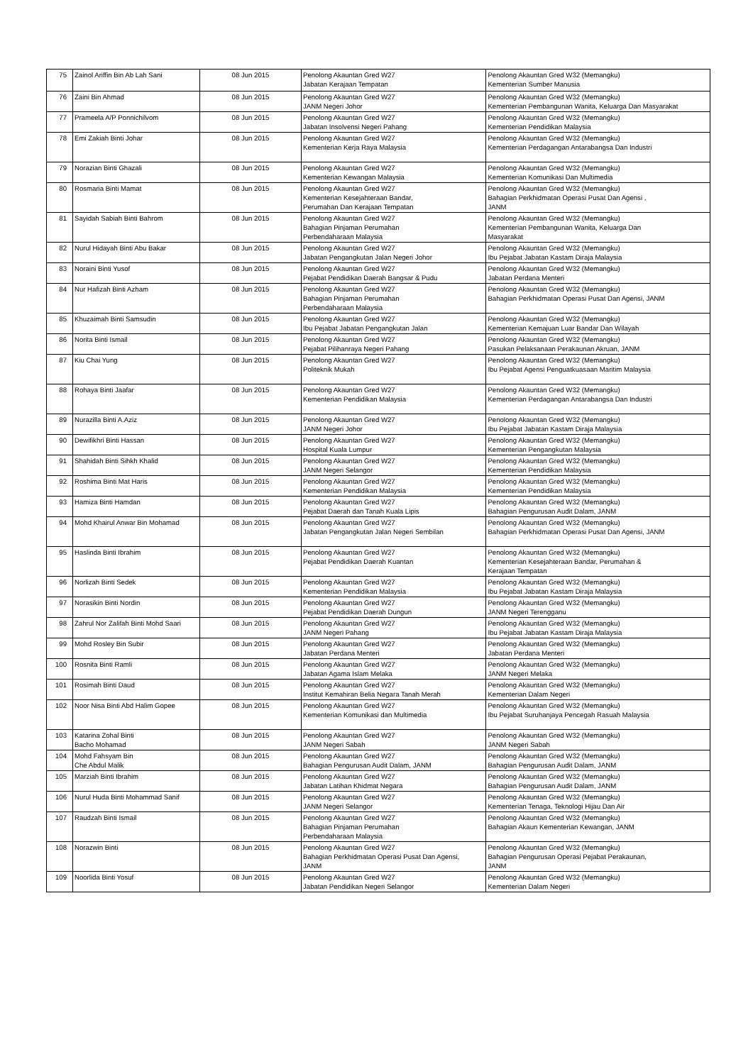| 75 | Zainol Ariffin Bin Ab Lah Sani | 08 Jun 2015 | Penolong Akauntan Gred W27 Jabatan Kerajaan Tempatan | Penolong Akauntan Gred W32 (Memangku) Kementerian Sumber Manusia |
| 76 | Zaini Bin Ahmad | 08 Jun 2015 | Penolong Akauntan Gred W27 JANM Negeri Johor | Penolong Akauntan Gred W32 (Memangku) Kementerian Pembangunan Wanita, Keluarga Dan Masyarakat |
| 77 | Prameela A/P Ponnichilvom | 08 Jun 2015 | Penolong Akauntan Gred W27 Jabatan Insolvensi Negeri Pahang | Penolong Akauntan Gred W32 (Memangku) Kementerian Pendidikan Malaysia |
| 78 | Emi Zakiah Binti Johar | 08 Jun 2015 | Penolong Akauntan Gred W27 Kementerian Kerja Raya Malaysia | Penolong Akauntan Gred W32 (Memangku) Kementerian Perdagangan Antarabangsa Dan Industri |
| 79 | Norazian Binti Ghazali | 08 Jun 2015 | Penolong Akauntan Gred W27 Kementerian Kewangan Malaysia | Penolong Akauntan Gred W32 (Memangku) Kementerian Komunikasi Dan Multimedia |
| 80 | Rosmaria Binti Mamat | 08 Jun 2015 | Penolong Akauntan Gred W27 Kementerian Kesejahteraan Bandar, Perumahan Dan Kerajaan Tempatan | Penolong Akauntan Gred W32 (Memangku) Bahagian Perkhidmatan Operasi Pusat Dan Agensi , JANM |
| 81 | Sayidah Sabiah Binti Bahrom | 08 Jun 2015 | Penolong Akauntan Gred W27 Bahagian Pinjaman Perumahan Perbendaharaan Malaysia | Penolong Akauntan Gred W32 (Memangku) Kementerian Pembangunan Wanita, Keluarga Dan Masyarakat |
| 82 | Nurul Hidayah Binti Abu Bakar | 08 Jun 2015 | Penolong Akauntan Gred W27 Jabatan Pengangkutan Jalan Negeri Johor | Penolong Akauntan Gred W32 (Memangku) Ibu Pejabat Jabatan Kastam Diraja Malaysia |
| 83 | Noraini Binti Yusof | 08 Jun 2015 | Penolong Akauntan Gred W27 Pejabat Pendidikan Daerah Bangsar & Pudu | Penolong Akauntan Gred W32 (Memangku) Jabatan Perdana Menteri |
| 84 | Nur Hafizah Binti Azham | 08 Jun 2015 | Penolong Akauntan Gred W27 Bahagian Pinjaman Perumahan Perbendaharaan Malaysia | Penolong Akauntan Gred W32 (Memangku) Bahagian Perkhidmatan Operasi Pusat Dan Agensi, JANM |
| 85 | Khuzaimah Binti Samsudin | 08 Jun 2015 | Penolong Akauntan Gred W27 Ibu Pejabat Jabatan Pengangkutan Jalan | Penolong Akauntan Gred W32 (Memangku) Kementerian Kemajuan Luar Bandar Dan Wilayah |
| 86 | Norita Binti Ismail | 08 Jun 2015 | Penolong Akauntan Gred W27 Pejabat Pilihanraya Negeri Pahang | Penolong Akauntan Gred W32 (Memangku) Pasukan Pelaksanaan Perakaunan Akruan, JANM |
| 87 | Kiu Chai Yung | 08 Jun 2015 | Penolong Akauntan Gred W27 Politeknik Mukah | Penolong Akauntan Gred W32 (Memangku) Ibu Pejabat Agensi Penguatkuasaan Maritim Malaysia |
| 88 | Rohaya Binti Jaafar | 08 Jun 2015 | Penolong Akauntan Gred W27 Kementerian Pendidikan Malaysia | Penolong Akauntan Gred W32 (Memangku) Kementerian Perdagangan Antarabangsa Dan Industri |
| 89 | Nurazilla Binti A.Aziz | 08 Jun 2015 | Penolong Akauntan Gred W27 JANM Negeri Johor | Penolong Akauntan Gred W32 (Memangku) Ibu Pejabat Jabatan Kastam Diraja Malaysia |
| 90 | Dewifikhri Binti Hassan | 08 Jun 2015 | Penolong Akauntan Gred W27 Hospital Kuala Lumpur | Penolong Akauntan Gred W32 (Memangku) Kementerian Pengangkutan Malaysia |
| 91 | Shahidah Binti Sihkh Khalid | 08 Jun 2015 | Penolong Akauntan Gred W27 JANM Negeri Selangor | Penolong Akauntan Gred W32 (Memangku) Kementerian Pendidikan Malaysia |
| 92 | Roshima Binti Mat Haris | 08 Jun 2015 | Penolong Akauntan Gred W27 Kementerian Pendidikan Malaysia | Penolong Akauntan Gred W32 (Memangku) Kementerian Pendidikan Malaysia |
| 93 | Hamiza Binti Hamdan | 08 Jun 2015 | Penolong Akauntan Gred W27 Pejabat Daerah dan Tanah Kuala Lipis | Penolong Akauntan Gred W32 (Memangku) Bahagian Pengurusan Audit Dalam, JANM |
| 94 | Mohd Khairul Anwar Bin Mohamad | 08 Jun 2015 | Penolong Akauntan Gred W27 Jabatan Pengangkutan Jalan Negeri Sembilan | Penolong Akauntan Gred W32 (Memangku) Bahagian Perkhidmatan Operasi Pusat Dan Agensi, JANM |
| 95 | Haslinda Binti Ibrahim | 08 Jun 2015 | Penolong Akauntan Gred W27 Pejabat Pendidikan Daerah Kuantan | Penolong Akauntan Gred W32 (Memangku) Kementerian Kesejahteraan Bandar, Perumahan & Kerajaan Tempatan |
| 96 | Norlizah Binti Sedek | 08 Jun 2015 | Penolong Akauntan Gred W27 Kementerian Pendidikan Malaysia | Penolong Akauntan Gred W32 (Memangku) Ibu Pejabat Jabatan Kastam Diraja Malaysia |
| 97 | Norasikin Binti Nordin | 08 Jun 2015 | Penolong Akauntan Gred W27 Pejabat Pendidikan Daerah Dungun | Penolong Akauntan Gred W32 (Memangku) JANM Negeri Terengganu |
| 98 | Zahrul Nor Zalifah Binti Mohd Saari | 08 Jun 2015 | Penolong Akauntan Gred W27 JANM Negeri Pahang | Penolong Akauntan Gred W32 (Memangku) Ibu Pejabat Jabatan Kastam Diraja Malaysia |
| 99 | Mohd Rosley Bin Subir | 08 Jun 2015 | Penolong Akauntan Gred W27 Jabatan Perdana Menteri | Penolong Akauntan Gred W32 (Memangku) Jabatan Perdana Menteri |
| 100 | Rosnita Binti Ramli | 08 Jun 2015 | Penolong Akauntan Gred W27 Jabatan Agama Islam Melaka | Penolong Akauntan Gred W32 (Memangku) JANM Negeri Melaka |
| 101 | Rosimah Binti Daud | 08 Jun 2015 | Penolong Akauntan Gred W27 Institut Kemahiran Belia Negara Tanah Merah | Penolong Akauntan Gred W32 (Memangku) Kementerian Dalam Negeri |
| 102 | Noor Nisa Binti Abd Halim Gopee | 08 Jun 2015 | Penolong Akauntan Gred W27 Kementerian Komunikasi dan Multimedia | Penolong Akauntan Gred W32 (Memangku) Ibu Pejabat Suruhanjaya Pencegah Rasuah Malaysia |
| 103 | Katarina Zohal Binti Bacho Mohamad | 08 Jun 2015 | Penolong Akauntan Gred W27 JANM Negeri Sabah | Penolong Akauntan Gred W32 (Memangku) JANM Negeri Sabah |
| 104 | Mohd Fahsyam Bin Che Abdul Malik | 08 Jun 2015 | Penolong Akauntan Gred W27 Bahagian Pengurusan Audit Dalam, JANM | Penolong Akauntan Gred W32 (Memangku) Bahagian Pengurusan Audit Dalam, JANM |
| 105 | Marziah Binti Ibrahim | 08 Jun 2015 | Penolong Akauntan Gred W27 Jabatan Latihan Khidmat Negara | Penolong Akauntan Gred W32 (Memangku) Bahagian Pengurusan Audit Dalam, JANM |
| 106 | Nurul Huda Binti Mohammad Sanif | 08 Jun 2015 | Penolong Akauntan Gred W27 JANM Negeri Selangor | Penolong Akauntan Gred W32 (Memangku) Kementerian Tenaga, Teknologi Hijau Dan Air |
| 107 | Raudzah Binti Ismail | 08 Jun 2015 | Penolong Akauntan Gred W27 Bahagian Pinjaman Perumahan Perbendaharaan Malaysia | Penolong Akauntan Gred W32 (Memangku) Bahagian Akaun Kementerian Kewangan, JANM |
| 108 | Norazwin Binti | 08 Jun 2015 | Penolong Akauntan Gred W27 Bahagian Perkhidmatan Operasi Pusat Dan Agensi, JANM | Penolong Akauntan Gred W32 (Memangku) Bahagian Pengurusan Operasi Pejabat Perakaunan, JANM |
| 109 | Noorlida Binti Yosuf | 08 Jun 2015 | Penolong Akauntan Gred W27 Jabatan Pendidikan Negeri Selangor | Penolong Akauntan Gred W32 (Memangku) Kementerian Dalam Negeri |